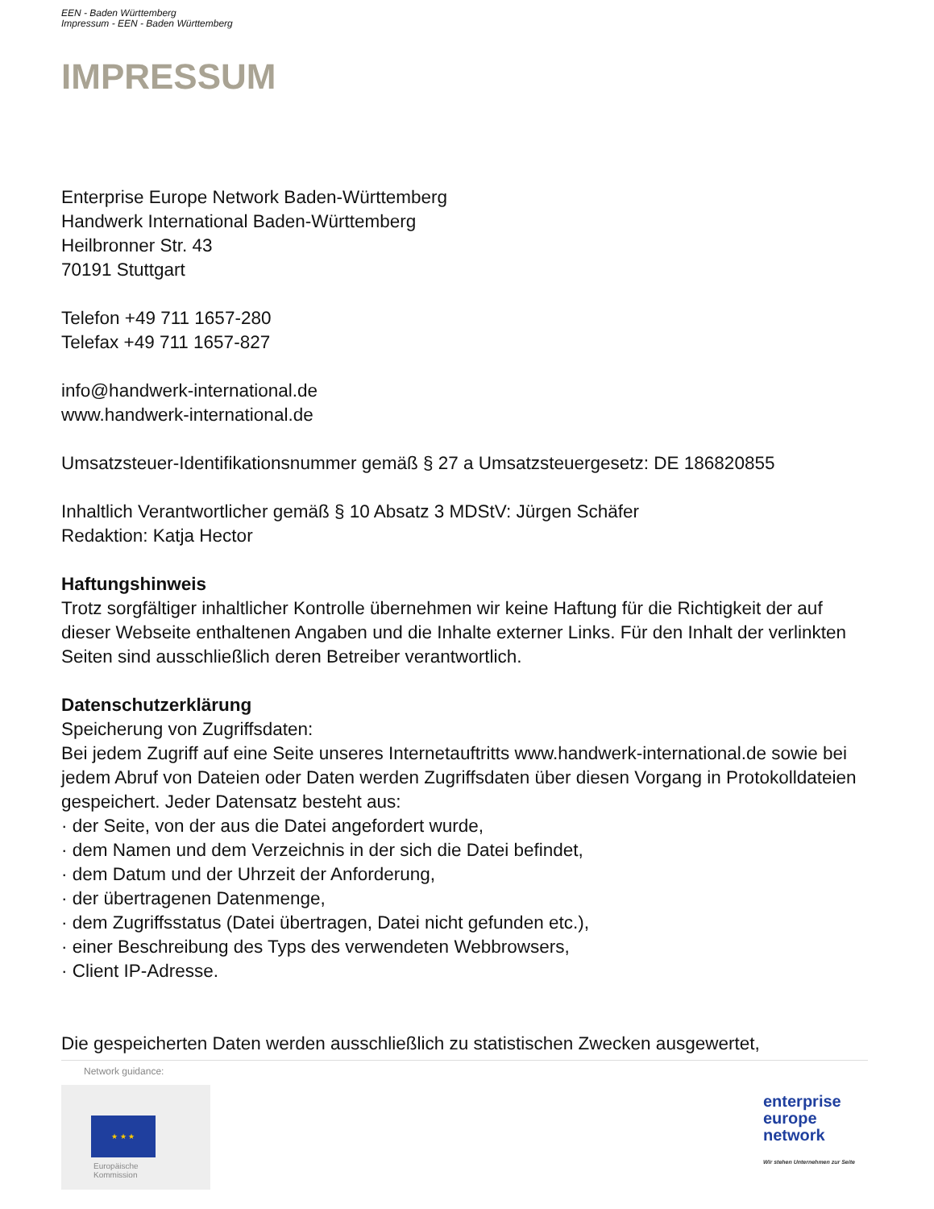EEN - Baden Württemberg
Impressum - EEN - Baden Württemberg
IMPRESSUM
Enterprise Europe Network Baden-Württemberg
Handwerk International Baden-Württemberg
Heilbronner Str. 43
70191 Stuttgart
Telefon +49 711 1657-280
Telefax +49 711 1657-827
info@handwerk-international.de
www.handwerk-international.de
Umsatzsteuer-Identifikationsnummer gemäß § 27 a Umsatzsteuergesetz: DE 186820855
Inhaltlich Verantwortlicher gemäß § 10 Absatz 3 MDStV: Jürgen Schäfer
Redaktion: Katja Hector
Haftungshinweis
Trotz sorgfältiger inhaltlicher Kontrolle übernehmen wir keine Haftung für die Richtigkeit der auf dieser Webseite enthaltenen Angaben und die Inhalte externer Links. Für den Inhalt der verlinkten Seiten sind ausschließlich deren Betreiber verantwortlich.
Datenschutzerklärung
Speicherung von Zugriffsdaten:
Bei jedem Zugriff auf eine Seite unseres Internetauftritts www.handwerk-international.de sowie bei jedem Abruf von Dateien oder Daten werden Zugriffsdaten über diesen Vorgang in Protokolldateien gespeichert. Jeder Datensatz besteht aus:
· der Seite, von der aus die Datei angefordert wurde,
· dem Namen und dem Verzeichnis in der sich die Datei befindet,
· dem Datum und der Uhrzeit der Anforderung,
· der übertragenen Datenmenge,
· dem Zugriffsstatus (Datei übertragen, Datei nicht gefunden etc.),
· einer Beschreibung des Typs des verwendeten Webbrowsers,
· Client IP-Adresse.
Die gespeicherten Daten werden ausschließlich zu statistischen Zwecken ausgewertet,
Network guidance:
★ ★ ★
Europäische
Kommission
enterprise
europe
network
Wir stehen Unternehmen zur Seite